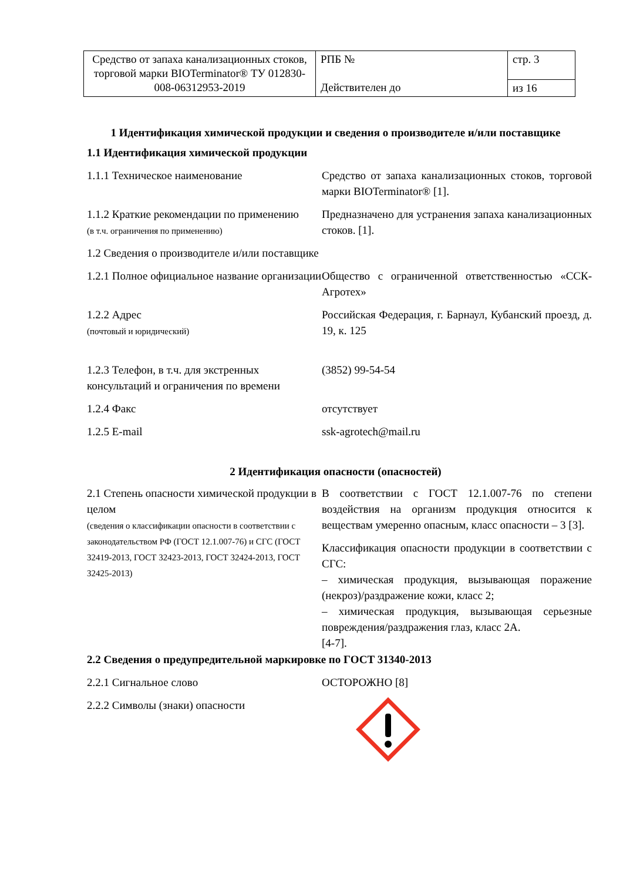| Средство от запаха канализационных стоков, торговой марки BIOTerminator® ТУ 012830-008-06312953-2019 | РПБ № Действителен до | стр. 3 |
| | | из 16 |
1 Идентификация химической продукции и сведения о производителе и/или поставщике
1.1 Идентификация химической продукции
| 1.1.1 Техническое наименование | Средство от запаха канализационных стоков, торговой марки BIOTerminator® [1]. |
| 1.1.2 Краткие рекомендации по применению (в т.ч. ограничения по применению) | Предназначено для устранения запаха канализационных стоков. [1]. |
| 1.2 Сведения о производителе и/или поставщике | |
| 1.2.1 Полное официальное название организации | Общество с ограниченной ответственностью «ССК-Агротех» |
| 1.2.2 Адрес (почтовый и юридический) | Российская Федерация, г. Барнаул, Кубанский проезд, д. 19, к. 125 |
| 1.2.3 Телефон, в т.ч. для экстренных консультаций и ограничения по времени | (3852) 99-54-54 |
| 1.2.4 Факс | отсутствует |
| 1.2.5 E-mail | ssk-agrotech@mail.ru |
2 Идентификация опасности (опасностей)
| 2.1 Степень опасности химической продукции в целом (сведения о классификации опасности в соответствии с законодательством РФ (ГОСТ 12.1.007-76) и СГС (ГОСТ 32419-2013, ГОСТ 32423-2013, ГОСТ 32424-2013, ГОСТ 32425-2013) | В соответствии с ГОСТ 12.1.007-76 по степени воздействия на организм продукция относится к веществам умеренно опасным, класс опасности – 3 [3]. Классификация опасности продукции в соответствии с СГС: – химическая продукция, вызывающая поражение (некроз)/раздражение кожи, класс 2; – химическая продукция, вызывающая серьезные повреждения/раздражения глаз, класс 2А. [4-7]. |
2.2 Сведения о предупредительной маркировке по ГОСТ 31340-2013
| 2.2.1 Сигнальное слово | ОСТОРОЖНО [8] |
| 2.2.2 Символы (знаки) опасности | |